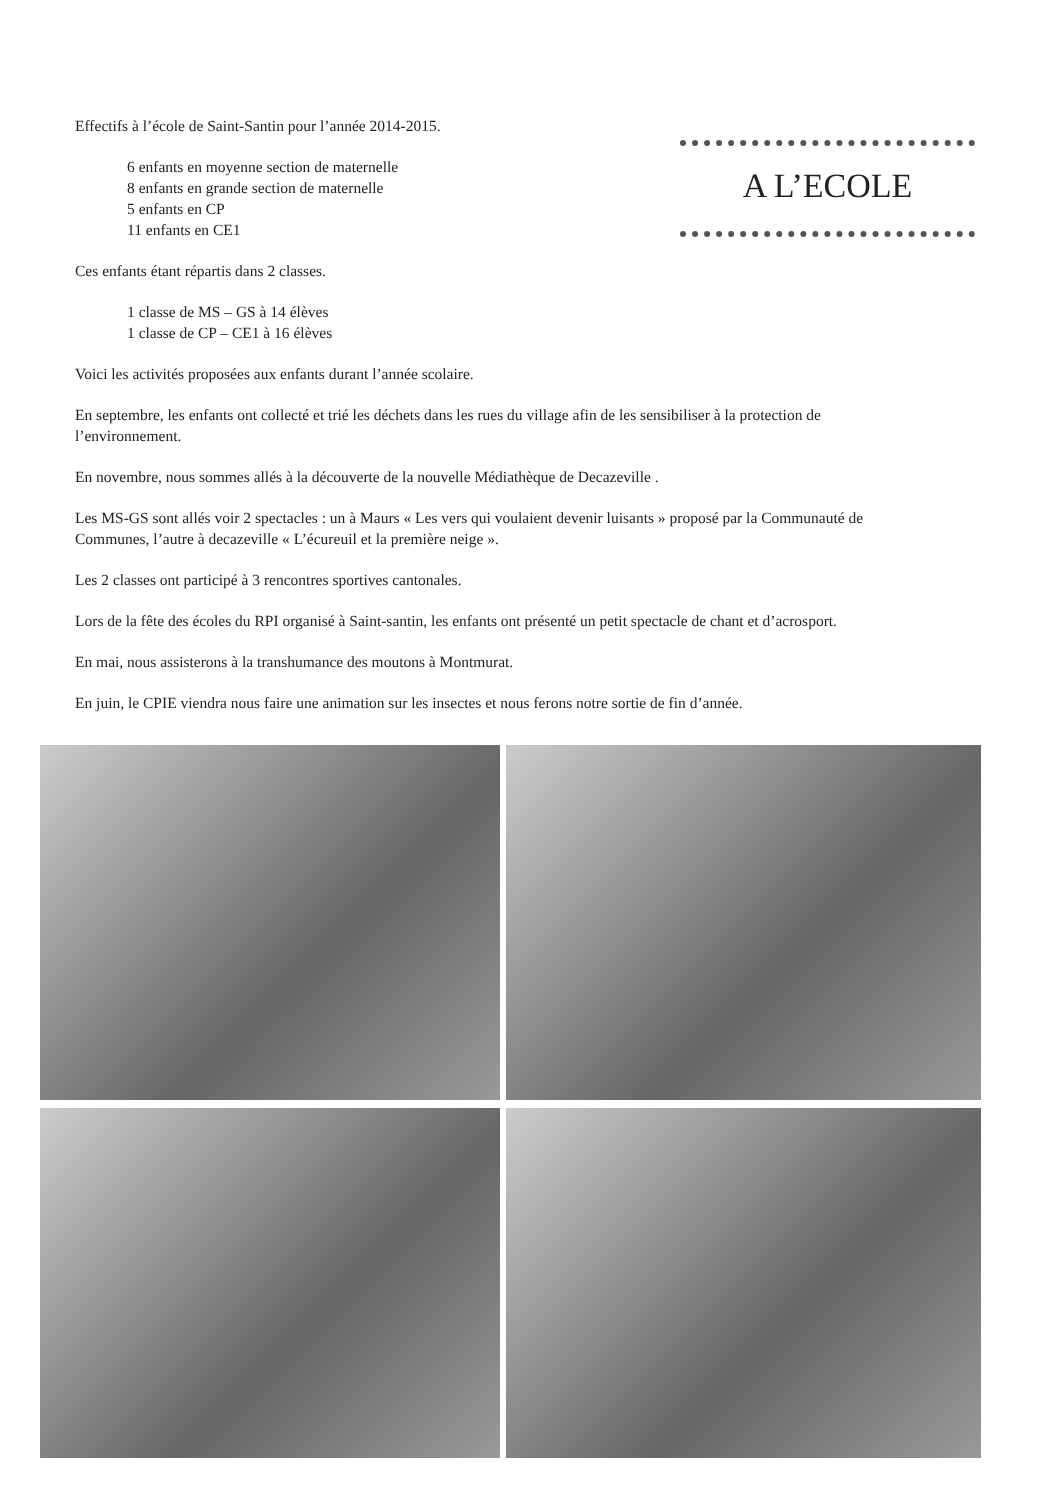Effectifs à l’école de Saint-Santin pour l’année 2014-2015.
6 enfants en moyenne section de maternelle
8 enfants en grande section de maternelle
5 enfants en CP
11 enfants en CE1
Ces enfants étant répartis dans 2 classes.
1 classe de MS – GS à 14 élèves
1 classe de CP – CE1 à 16 élèves
Voici les activités proposées aux enfants durant l’année scolaire.
En septembre, les enfants ont collecté et trié les déchets dans les rues du village afin de les sensibiliser à la protection de l’environnement.
En novembre, nous sommes allés à la découverte de la nouvelle Médiathèque de Decazeville .
Les MS-GS sont allés voir 2 spectacles : un à Maurs « Les vers qui voulaient devenir luisants » proposé par la Communauté de Communes, l’autre à decazeville « L’écureuil et la première neige ».
Les 2 classes ont participé à 3 rencontres sportives cantonales.
Lors de la fête des écoles du RPI organisé à Saint-santin, les enfants ont présenté un petit spectacle de chant et d’acrosport.
En mai, nous assisterons à la transhumance des moutons à Montmurat.
En juin, le CPIE viendra nous faire une animation sur les insectes et nous ferons notre sortie de fin d’année.
A L’ECOLE